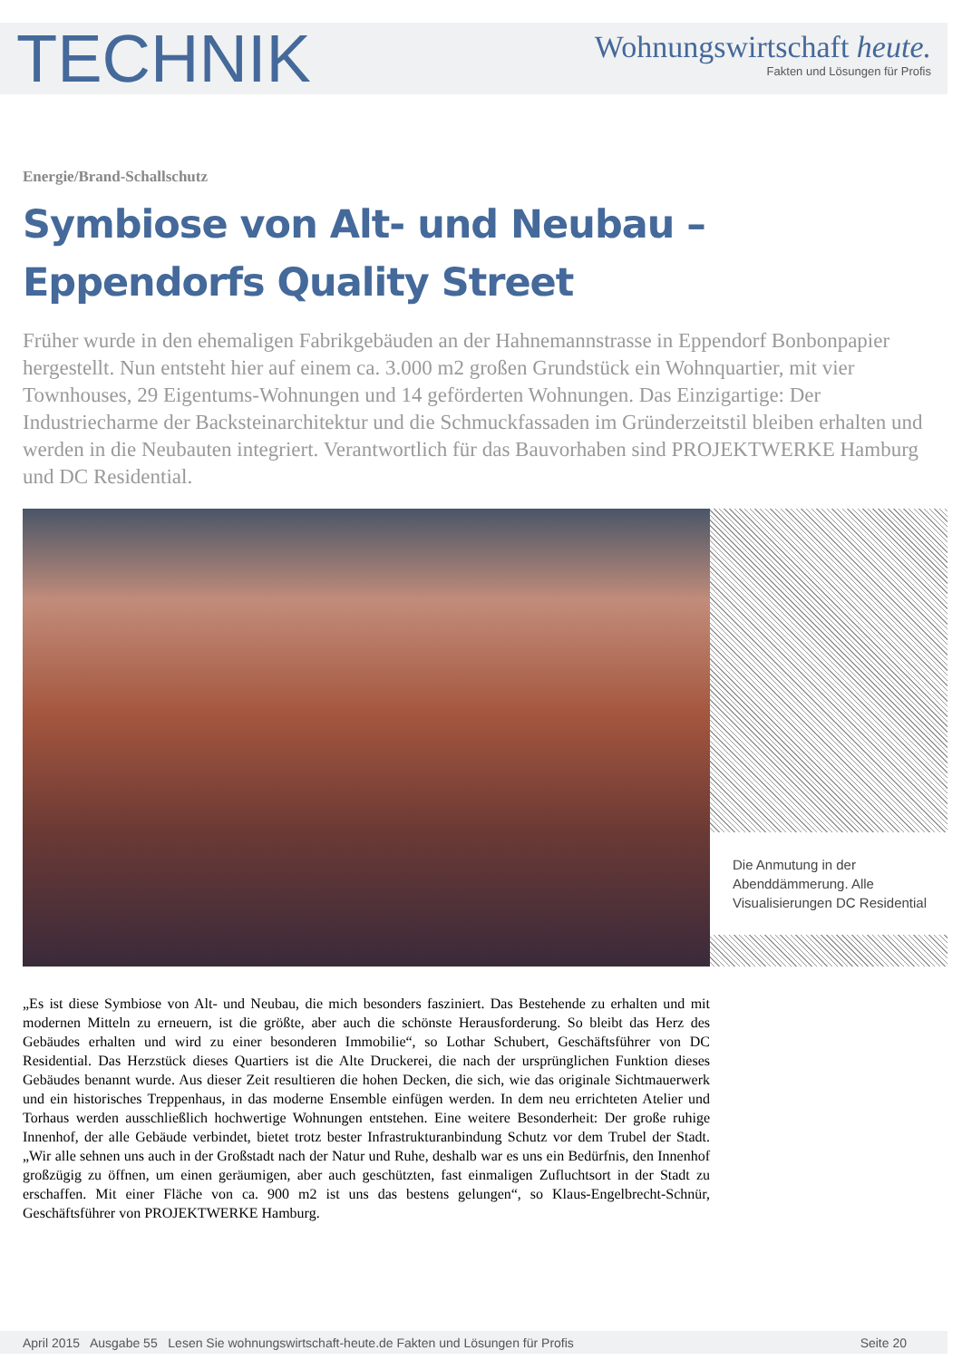TECHNIK
Wohnungswirtschaft heute.
Fakten und Lösungen für Profis
Energie/Brand-Schallschutz
Symbiose von Alt- und Neubau –
Eppendorfs Quality Street
Früher wurde in den ehemaligen Fabrikgebäuden an der Hahnemannstrasse in Eppendorf Bonbonpapier hergestellt. Nun entsteht hier auf einem ca. 3.000 m2 großen Grundstück ein Wohnquartier, mit vier Townhouses, 29 Eigentums-Wohnungen und 14 geförderten Wohnungen. Das Einzigartige: Der Industriecharme der Backsteinarchitektur und die Schmuckfassaden im Gründerzeitstil bleiben erhalten und werden in die Neubauten integriert. Verantwortlich für das Bauvorhaben sind PROJEKTWERKE Hamburg und DC Residential.
Die Anmutung in der Abenddämmerung. Alle Visualisierungen DC Residential
„Es ist diese Symbiose von Alt- und Neubau, die mich besonders fasziniert. Das Bestehende zu erhalten und mit modernen Mitteln zu erneuern, ist die größte, aber auch die schönste Herausforderung. So bleibt das Herz des Gebäudes erhalten und wird zu einer besonderen Immobilie“, so Lothar Schubert, Geschäftsführer von DC Residential. Das Herzstück dieses Quartiers ist die Alte Druckerei, die nach der ursprünglichen Funktion dieses Gebäudes benannt wurde. Aus dieser Zeit resultieren die hohen Decken, die sich, wie das originale Sichtmauerwerk und ein historisches Treppenhaus, in das moderne Ensemble einfügen werden. In dem neu errichteten Atelier und Torhaus werden ausschließlich hochwertige Wohnungen entstehen. Eine weitere Besonderheit: Der große ruhige Innenhof, der alle Gebäude verbindet, bietet trotz bester Infrastrukturanbindung Schutz vor dem Trubel der Stadt. „Wir alle sehnen uns auch in der Großstadt nach der Natur und Ruhe, deshalb war es uns ein Bedürfnis, den Innenhof großzügig zu öffnen, um einen geräumigen, aber auch geschützten, fast einmaligen Zufluchtsort in der Stadt zu erschaffen. Mit einer Fläche von ca. 900 m2 ist uns das bestens gelungen“, so Klaus-Engelbrecht-Schnür, Geschäftsführer von PROJEKTWERKE Hamburg.
April 2015 Ausgabe 55 Lesen Sie wohnungswirtschaft-heute.de Fakten und Lösungen für Profis Seite 20